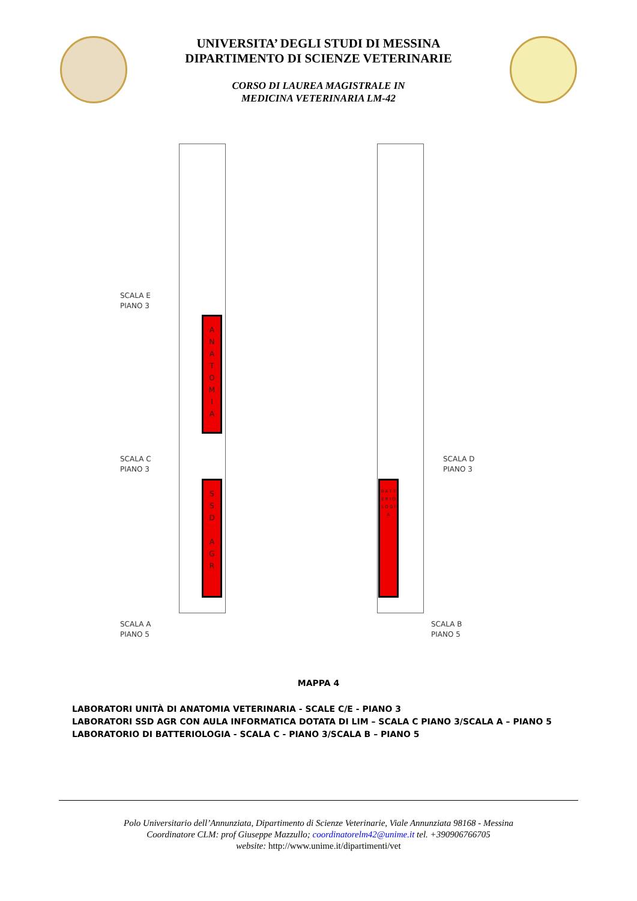UNIVERSITA’ DEGLI STUDI DI MESSINA
DIPARTIMENTO DI SCIENZE VETERINARIE
CORSO DI LAUREA MAGISTRALE IN
MEDICINA VETERINARIA LM-42
A
N
A
T
O
M
I
A
S
S
D
A
G
R
B A T T E R I O L O G I A
SCALA E
PIANO 3
SCALA C
PIANO 3
SCALA D
PIANO 3
SCALA A
PIANO 5
SCALA B
PIANO 5
MAPPA 4
LABORATORI UNITÀ DI ANATOMIA VETERINARIA - SCALE C/E - PIANO 3
LABORATORI SSD AGR CON AULA INFORMATICA DOTATA DI LIM – SCALA C PIANO 3/SCALA A – PIANO 5
LABORATORIO DI BATTERIOLOGIA - SCALA C - PIANO 3/SCALA B – PIANO 5
Polo Universitario dell’Annunziata, Dipartimento di Scienze Veterinarie, Viale Annunziata 98168 - Messina
Coordinatore CLM: prof Giuseppe Mazzullo; coordinatorelm42@unime.it tel. +390906766705
website: http://www.unime.it/dipartimenti/vet